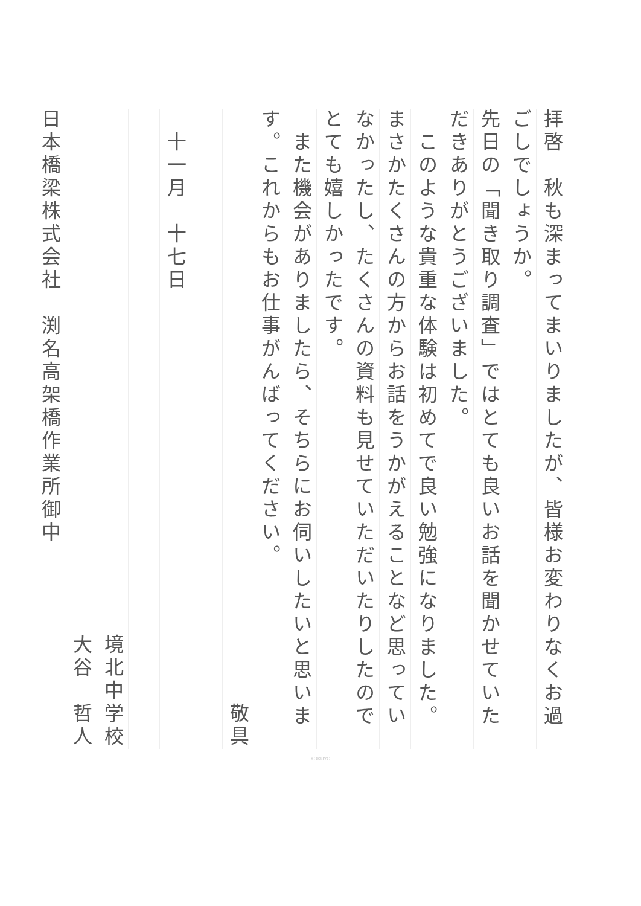拝啓　秋も深まってまいりましたが、皆様お変わりなくお過ごしでしょうか。
先日の「聞き取り調査」ではとても良いお話を聞かせていただきありがとうございました。
　このような貴重な体験は初めてで良い勉強になりました。まさかたくさんの方からお話をうかがえることなど思っていなかったし、たくさんの資料も見せていただいたりしたのでとても嬉しかったです。
　また機会がありましたら、そちらにお伺いしたいと思います。これからもお仕事がんばってください。
敬具
　十一月　十七日
境北中学校
大谷　哲人　
日本橋梁株式会社　渕名高架橋作業所御中
KOKUYO